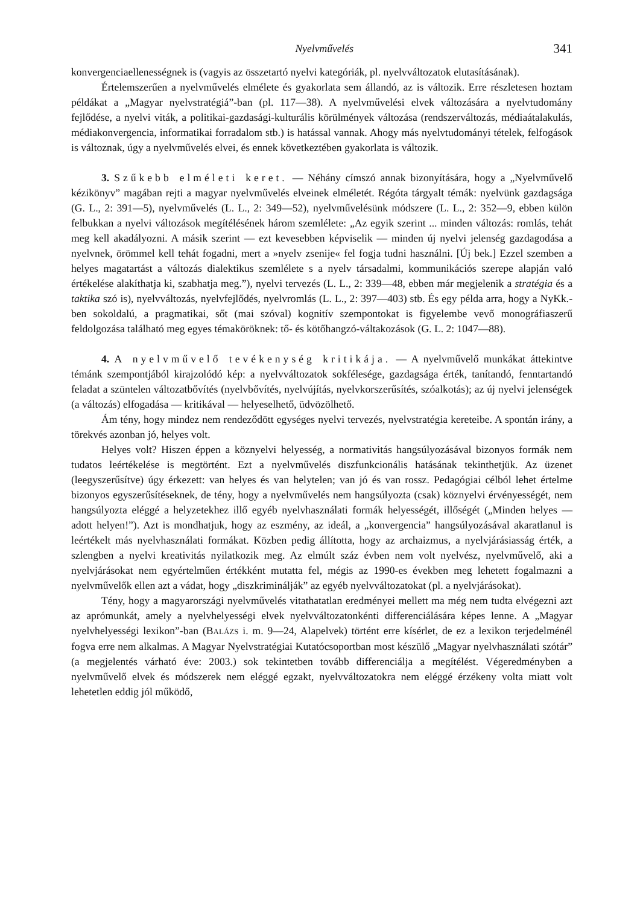Nyelvművelés 341
konvergenciaellenességnek is (vagyis az összetartó nyelvi kategóriák, pl. nyelvváltozatok elutasításának).
Értelemszerűen a nyelvművelés elmélete és gyakorlata sem állandó, az is változik. Erre részletesen hoztam példákat a „Magyar nyelvstratégiá”-ban (pl. 117—38). A nyelvművelési elvek változására a nyelvtudomány fejlődése, a nyelvi viták, a politikai-gazdasági-kulturális körülmények változása (rendszerváltozás, médiaátalakulás, médiakonvergencia, informatikai forradalom stb.) is hatással vannak. Ahogy más nyelvtudományi tételek, felfogások is változnak, úgy a nyelvművelés elvei, és ennek következtében gyakorlata is változik.
3. Szűkebb elméleti keret. — Néhány címszó annak bizonyítására, hogy a „Nyelvművelő kézikönyv” magában rejti a magyar nyelvművelés elveinek elméletét. Régóta tárgyalt témák: nyelvünk gazdagsága (G. L., 2: 391—5), nyelvművelés (L. L., 2: 349—52), nyelvművelésünk módszere (L. L., 2: 352—9, ebben külön felbukkan a nyelvi változások megítélésének három szemlélete: „Az egyik szerint ... minden változás: romlás, tehát meg kell akadályozni. A másik szerint — ezt kevesebben képviselik — minden új nyelvi jelenség gazdagodása a nyelvnek, örömmel kell tehát fogadni, mert a »nyelv zsenije« fel fogja tudni használni. [Új bek.] Ezzel szemben a helyes magatartást a változás dialektikus szemlélete s a nyelv társadalmi, kommunikációs szerepe alapján való értékelése alakíthatja ki, szabhatja meg.”), nyelvi tervezés (L. L., 2: 339—48, ebben már megjelenik a stratégia és a taktika szó is), nyelvváltozás, nyelvfejlődés, nyelvromlás (L. L., 2: 397—403) stb. És egy példa arra, hogy a NyKk.-ben sokoldalú, a pragmatikai, sőt (mai szóval) kognitív szempontokat is figyelembe vevő monográfiaszerű feldolgozása található meg egyes témaköröknek: tő- és kötőhangzó-váltakozások (G. L. 2: 1047—88).
4. A nyelvművelő tevékenység kritikája. — A nyelvművelő munkákat áttekintve témánk szempontjából kirajzolódó kép: a nyelvváltozatok sokfélesége, gazdagsága érték, tanítandó, fenntartandó feladat a szüntelen változatbővítés (nyelvbővítés, nyelvújítás, nyelvkorszerűsítés, szóalkotás); az új nyelvi jelenségek (a változás) elfogadása — kritikával — helyeselhető, üdvözölhető.
Ám tény, hogy mindez nem rendeződött egységes nyelvi tervezés, nyelvstratégia kereteibe. A spontán irány, a törekvés azonban jó, helyes volt.
Helyes volt? Hiszen éppen a köznyelvi helyesség, a normativitás hangsúlyozásával bizonyos formák nem tudatos leértékelése is megtörtént. Ezt a nyelvművelés diszfunkcionális hatásának tekinthetjük. Az üzenet (leegyszerűsítve) úgy érkezett: van helyes és van helytelen; van jó és van rossz. Pedagógiai célból lehet értelme bizonyos egyszerűsítéseknek, de tény, hogy a nyelvművelés nem hangsúlyozta (csak) köznyelvi érvényességét, nem hangsúlyozta eléggé a helyzetekhez illő egyéb nyelvhasználati formák helyességét, illőségét („Minden helyes — adott helyen!”). Azt is mondhatjuk, hogy az eszmény, az ideál, a „konvergencia” hangsúlyozásával akaratlanul is leértékelt más nyelvhasználati formákat. Közben pedig állította, hogy az archaizmus, a nyelvjárásiasság érték, a szlengben a nyelvi kreativitás nyilatkozik meg. Az elmúlt száz évben nem volt nyelvész, nyelvművelő, aki a nyelvjárásokat nem egyértelműen értékként mutatta fel, mégis az 1990-es években meg lehetett fogalmazni a nyelvművelők ellen azt a vádat, hogy „diszkriminálják” az egyéb nyelvváltozatokat (pl. a nyelvjárásokat).
Tény, hogy a magyarországi nyelvművelés vitathatatlan eredményei mellett ma még nem tudta elvégezni azt az aprómunkát, amely a nyelvhelyességi elvek nyelvváltozatonkénti differenciálására képes lenne. A „Magyar nyelvhelyességi lexikon”-ban (BALÁZS i. m. 9—24, Alapelvek) történt erre kísérlet, de ez a lexikon terjedelménél fogva erre nem alkalmas. A Magyar Nyelvstratégiai Kutatócsoportban most készülő „Magyar nyelvhasználati szótár” (a megjelentés várható éve: 2003.) sok tekintetben tovább differenciálja a megítélést. Végeredményben a nyelvművelő elvek és módszerek nem eléggé egzakt, nyelvváltozatokra nem eléggé érzékeny volta miatt volt lehetetlen eddig jól működő,